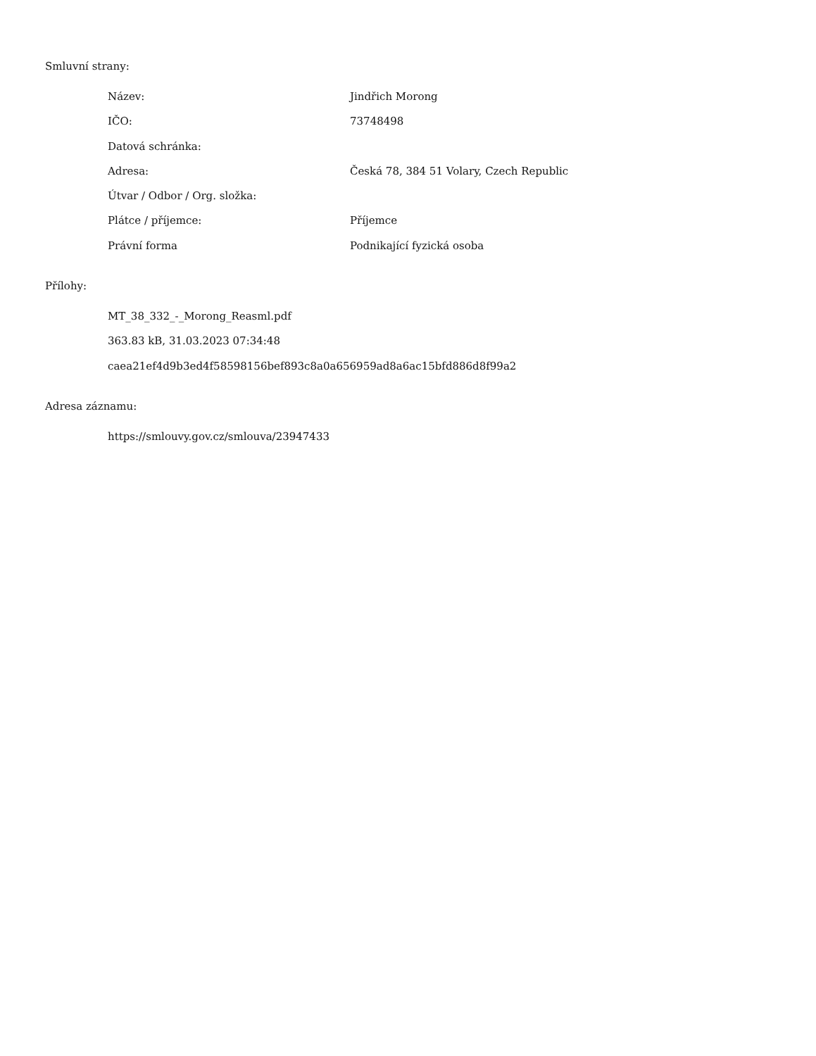Smluvní strany:
| Název: | Jindřich Morong |
| IČO: | 73748498 |
| Datová schránka: | |
| Adresa: | Česká 78, 384 51 Volary, Czech Republic |
| Útvar / Odbor / Org. složka: | |
| Plátce / příjemce: | Příjemce |
| Právní forma | Podnikající fyzická osoba |
Přílohy:
MT_38_332_-_Morong_Reasml.pdf
363.83 kB, 31.03.2023 07:34:48
caea21ef4d9b3ed4f58598156bef893c8a0a656959ad8a6ac15bfd886d8f99a2
Adresa záznamu:
https://smlouvy.gov.cz/smlouva/23947433